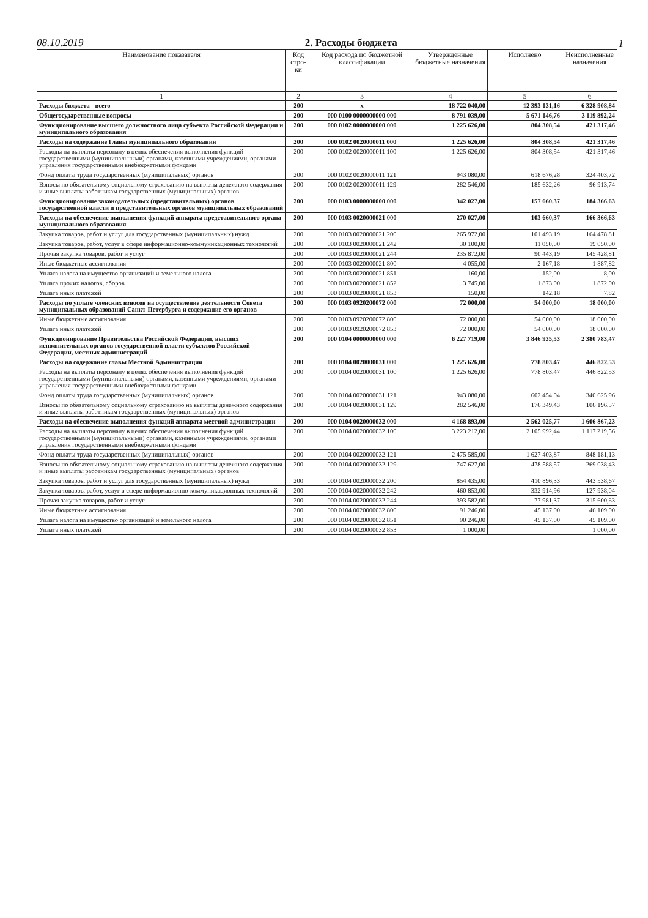08.10.2019
2. Расходы бюджета
1
| Наименование показателя | Код стро-ки | Код расхода по бюджетной классификации | Утвержденные бюджетные назначения | Исполнено | Неисполненные назначения |
| --- | --- | --- | --- | --- | --- |
| 1 | 2 | 3 | 4 | 5 | 6 |
| Расходы бюджета - всего | 200 | x | 18 722 040,00 | 12 393 131,16 | 6 328 908,84 |
| Общегосударственные вопросы | 200 | 000 0100 0000000000 000 | 8 791 039,00 | 5 671 146,76 | 3 119 892,24 |
| Функционирование высшего должностного лица субъекта Российской Федерации и муниципального образования | 200 | 000 0102 0000000000 000 | 1 225 626,00 | 804 308,54 | 421 317,46 |
| Расходы на содержание Главы муниципального образования | 200 | 000 0102 0020000011 000 | 1 225 626,00 | 804 308,54 | 421 317,46 |
| Расходы на выплаты персоналу в целях обеспечения выполнения функций государственными (муниципальными) органами, казенными учреждениями, органами управления государственными внебюджетными фондами | 200 | 000 0102 0020000011 100 | 1 225 626,00 | 804 308,54 | 421 317,46 |
| Фонд оплаты труда государственных (муниципальных) органов | 200 | 000 0102 0020000011 121 | 943 080,00 | 618 676,28 | 324 403,72 |
| Взносы по обязательному социальному страхованию на выплаты денежного содержания и иные выплаты работникам государственных (муниципальных) органов | 200 | 000 0102 0020000011 129 | 282 546,00 | 185 632,26 | 96 913,74 |
| Функционирование законодательных (представительных) органов государственной власти и представительных органов муниципальных образований | 200 | 000 0103 0000000000 000 | 342 027,00 | 157 660,37 | 184 366,63 |
| Расходы на обеспечение выполнения функций аппарата представительного органа муниципального образования | 200 | 000 0103 0020000021 000 | 270 027,00 | 103 660,37 | 166 366,63 |
| Закупка товаров, работ и услуг для государственных (муниципальных) нужд | 200 | 000 0103 0020000021 200 | 265 972,00 | 101 493,19 | 164 478,81 |
| Закупка товаров, работ, услуг в сфере информационно-коммуникационных технологий | 200 | 000 0103 0020000021 242 | 30 100,00 | 11 050,00 | 19 050,00 |
| Прочая закупка товаров, работ и услуг | 200 | 000 0103 0020000021 244 | 235 872,00 | 90 443,19 | 145 428,81 |
| Иные бюджетные ассигнования | 200 | 000 0103 0020000021 800 | 4 055,00 | 2 167,18 | 1 887,82 |
| Уплата налога на имущество организаций и земельного налога | 200 | 000 0103 0020000021 851 | 160,00 | 152,00 | 8,00 |
| Уплата прочих налогов, сборов | 200 | 000 0103 0020000021 852 | 3 745,00 | 1 873,00 | 1 872,00 |
| Уплата иных платежей | 200 | 000 0103 0020000021 853 | 150,00 | 142,18 | 7,82 |
| Расходы по уплате членских взносов на осуществление деятельности Совета муниципальных образований Санкт-Петербурга и содержание его органов | 200 | 000 0103 0920200072 000 | 72 000,00 | 54 000,00 | 18 000,00 |
| Иные бюджетные ассигнования | 200 | 000 0103 0920200072 800 | 72 000,00 | 54 000,00 | 18 000,00 |
| Уплата иных платежей | 200 | 000 0103 0920200072 853 | 72 000,00 | 54 000,00 | 18 000,00 |
| Функционирование Правительства Российской Федерации, высших исполнительных органов государственной власти субъектов Российской Федерации, местных администраций | 200 | 000 0104 0000000000 000 | 6 227 719,00 | 3 846 935,53 | 2 380 783,47 |
| Расходы на содержание главы Местной Администрации | 200 | 000 0104 0020000031 000 | 1 225 626,00 | 778 803,47 | 446 822,53 |
| Расходы на выплаты персоналу в целях обеспечения выполнения функций государственными (муниципальными) органами, казенными учреждениями, органами управления государственными внебюджетными фондами | 200 | 000 0104 0020000031 100 | 1 225 626,00 | 778 803,47 | 446 822,53 |
| Фонд оплаты труда государственных (муниципальных) органов | 200 | 000 0104 0020000031 121 | 943 080,00 | 602 454,04 | 340 625,96 |
| Взносы по обязательному социальному страхованию на выплаты денежного содержания и иные выплаты работникам государственных (муниципальных) органов | 200 | 000 0104 0020000031 129 | 282 546,00 | 176 349,43 | 106 196,57 |
| Расходы на обеспечение выполнения функций аппарата местной администрации | 200 | 000 0104 0020000032 000 | 4 168 893,00 | 2 562 025,77 | 1 606 867,23 |
| Расходы на выплаты персоналу в целях обеспечения выполнения функций государственными (муниципальными) органами, казенными учреждениями, органами управления государственными внебюджетными фондами | 200 | 000 0104 0020000032 100 | 3 223 212,00 | 2 105 992,44 | 1 117 219,56 |
| Фонд оплаты труда государственных (муниципальных) органов | 200 | 000 0104 0020000032 121 | 2 475 585,00 | 1 627 403,87 | 848 181,13 |
| Взносы по обязательному социальному страхованию на выплаты денежного содержания и иные выплаты работникам государственных (муниципальных) органов | 200 | 000 0104 0020000032 129 | 747 627,00 | 478 588,57 | 269 038,43 |
| Закупка товаров, работ и услуг для государственных (муниципальных) нужд | 200 | 000 0104 0020000032 200 | 854 435,00 | 410 896,33 | 443 538,67 |
| Закупка товаров, работ, услуг в сфере информационно-коммуникационных технологий | 200 | 000 0104 0020000032 242 | 460 853,00 | 332 914,96 | 127 938,04 |
| Прочая закупка товаров, работ и услуг | 200 | 000 0104 0020000032 244 | 393 582,00 | 77 981,37 | 315 600,63 |
| Иные бюджетные ассигнования | 200 | 000 0104 0020000032 800 | 91 246,00 | 45 137,00 | 46 109,00 |
| Уплата налога на имущество организаций и земельного налога | 200 | 000 0104 0020000032 851 | 90 246,00 | 45 137,00 | 45 109,00 |
| Уплата иных платежей | 200 | 000 0104 0020000032 853 | 1 000,00 | | 1 000,00 |